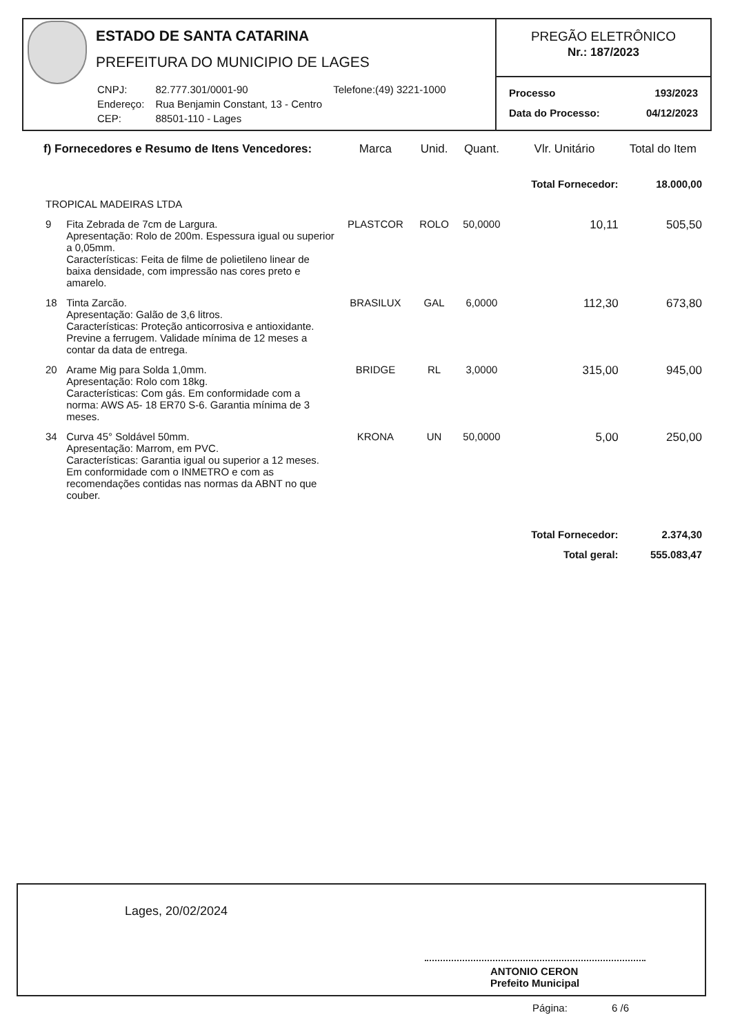ESTADO DE SANTA CATARINA
PREFEITURA DO MUNICIPIO DE LAGES
| CNPJ: | 82.777.301/0001-90 | Telefone:(49) 3221-1000 |
| Endereço: | Rua Benjamin Constant, 13 - Centro | |
| CEP: | 88501-110 - Lages | |
PREGÃO ELETRÔNICO
Nr.: 187/2023
Processo 193/2023
Data do Processo: 04/12/2023
| f) Fornecedores e Resumo de Itens Vencedores: | | Marca | Unid. | Quant. | Vlr. Unitário | Total do Item |
| --- | --- | --- | --- | --- | --- | --- |
| | | | | | Total Fornecedor: | 18.000,00 |
| TROPICAL MADEIRAS LTDA | | | | | | |
| 9 | Fita Zebrada de 7cm de Largura. Apresentação: Rolo de 200m. Espessura igual ou superior a 0,05mm. Características: Feita de filme de polietileno linear de baixa densidade, com impressão nas cores preto e amarelo. | PLASTCOR | ROLO | 50,0000 | 10,11 | 505,50 |
| 18 | Tinta Zarcão. Apresentação: Galão de 3,6 litros. Características: Proteção anticorrosiva e antioxidante. Previne a ferrugem. Validade mínima de 12 meses a contar da data de entrega. | BRASILUX | GAL | 6,0000 | 112,30 | 673,80 |
| 20 | Arame Mig para Solda 1,0mm. Apresentação: Rolo com 18kg. Características: Com gás. Em conformidade com a norma: AWS A5- 18 ER70 S-6. Garantia mínima de 3 meses. | BRIDGE | RL | 3,0000 | 315,00 | 945,00 |
| 34 | Curva 45° Soldável 50mm. Apresentação: Marrom, em PVC. Características: Garantia igual ou superior a 12 meses. Em conformidade com o INMETRO e com as recomendações contidas nas normas da ABNT no que couber. | KRONA | UN | 50,0000 | 5,00 | 250,00 |
| | | | | | Total Fornecedor: | 2.374,30 |
| | | | | | Total geral: | 555.083,47 |
Lages, 20/02/2024
ANTONIO CERON
Prefeito Municipal
Página: 6 /6